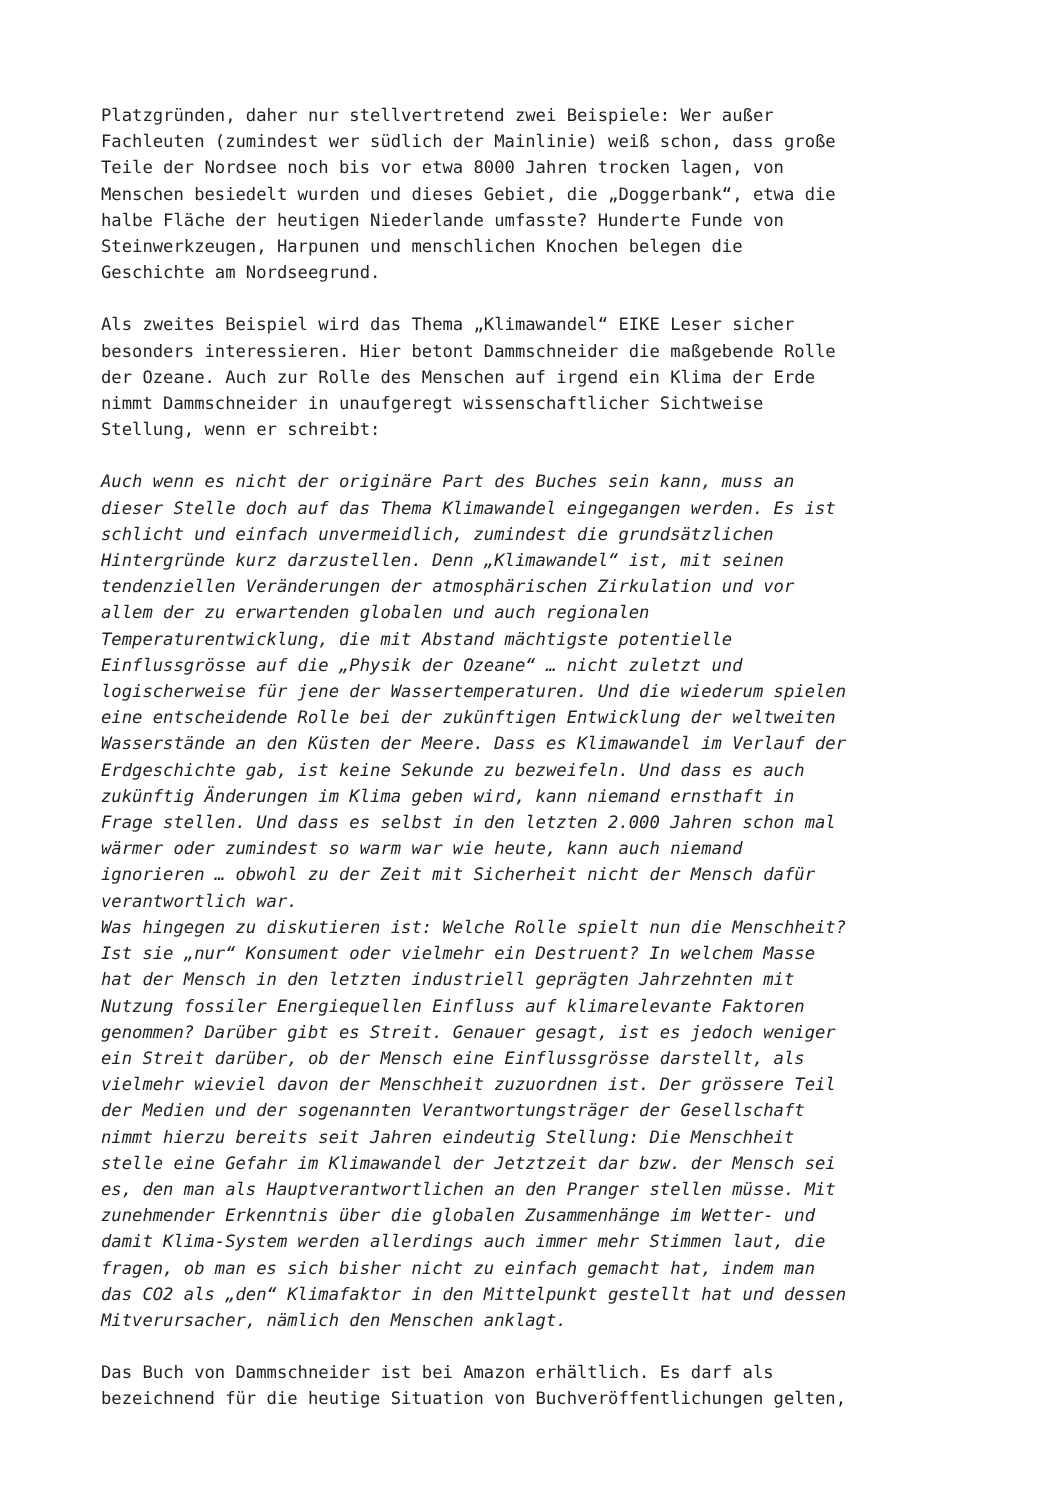Platzgründen, daher nur stellvertretend zwei Beispiele: Wer außer Fachleuten (zumindest wer südlich der Mainlinie) weiß schon, dass große Teile der Nordsee noch bis vor etwa 8000 Jahren trocken lagen, von Menschen besiedelt wurden und dieses Gebiet, die „Doggerbank“, etwa die halbe Fläche der heutigen Niederlande umfasste? Hunderte Funde von Steinwerkzeugen, Harpunen und menschlichen Knochen belegen die Geschichte am Nordseegrund.
Als zweites Beispiel wird das Thema „Klimawandel“ EIKE Leser sicher besonders interessieren. Hier betont Dammschneider die maßgebende Rolle der Ozeane. Auch zur Rolle des Menschen auf irgend ein Klima der Erde nimmt Dammschneider in unaufgeregt wissenschaftlicher Sichtweise Stellung, wenn er schreibt:
Auch wenn es nicht der originäre Part des Buches sein kann, muss an dieser Stelle doch auf das Thema Klimawandel eingegangen werden. Es ist schlicht und einfach unvermeidlich, zumindest die grundsätzlichen Hintergründe kurz darzustellen. Denn „Klimawandel“ ist, mit seinen tendenziellen Veränderungen der atmosphärischen Zirkulation und vor allem der zu erwartenden globalen und auch regionalen Temperaturentwicklung, die mit Abstand mächtigste potentielle Einflussgrösse auf die „Physik der Ozeane“ … nicht zuletzt und logischerweise für jene der Wassertemperaturen. Und die wiederum spielen eine entscheidende Rolle bei der zukünftigen Entwicklung der weltweiten Wasserstände an den Küsten der Meere. Dass es Klimawandel im Verlauf der Erdgeschichte gab, ist keine Sekunde zu bezweifeln. Und dass es auch zukünftig Änderungen im Klima geben wird, kann niemand ernsthaft in Frage stellen. Und dass es selbst in den letzten 2.000 Jahren schon mal wärmer oder zumindest so warm war wie heute, kann auch niemand ignorieren … obwohl zu der Zeit mit Sicherheit nicht der Mensch dafür verantwortlich war.
Was hingegen zu diskutieren ist: Welche Rolle spielt nun die Menschheit? Ist sie „nur“ Konsument oder vielmehr ein Destruent? In welchem Masse hat der Mensch in den letzten industriell geprägten Jahrzehnten mit Nutzung fossiler Energiequellen Einfluss auf klimarelevante Faktoren genommen? Darüber gibt es Streit. Genauer gesagt, ist es jedoch weniger ein Streit darüber, ob der Mensch eine Einflussgrösse darstellt, als vielmehr wieviel davon der Menschheit zuzuordnen ist. Der grössere Teil der Medien und der sogenannten Verantwortungsträger der Gesellschaft nimmt hierzu bereits seit Jahren eindeutig Stellung: Die Menschheit stelle eine Gefahr im Klimawandel der Jetztzeit dar bzw. der Mensch sei es, den man als Hauptverantwortlichen an den Pranger stellen müsse. Mit zunehmender Erkenntnis über die globalen Zusammenhänge im Wetter- und damit Klima-System werden allerdings auch immer mehr Stimmen laut, die fragen, ob man es sich bisher nicht zu einfach gemacht hat, indem man das CO2 als „den“ Klimafaktor in den Mittelpunkt gestellt hat und dessen Mitverursacher, nämlich den Menschen anklagt.
Das Buch von Dammschneider ist bei Amazon erhältlich. Es darf als bezeichnend für die heutige Situation von Buchveröffentlichungen gelten,